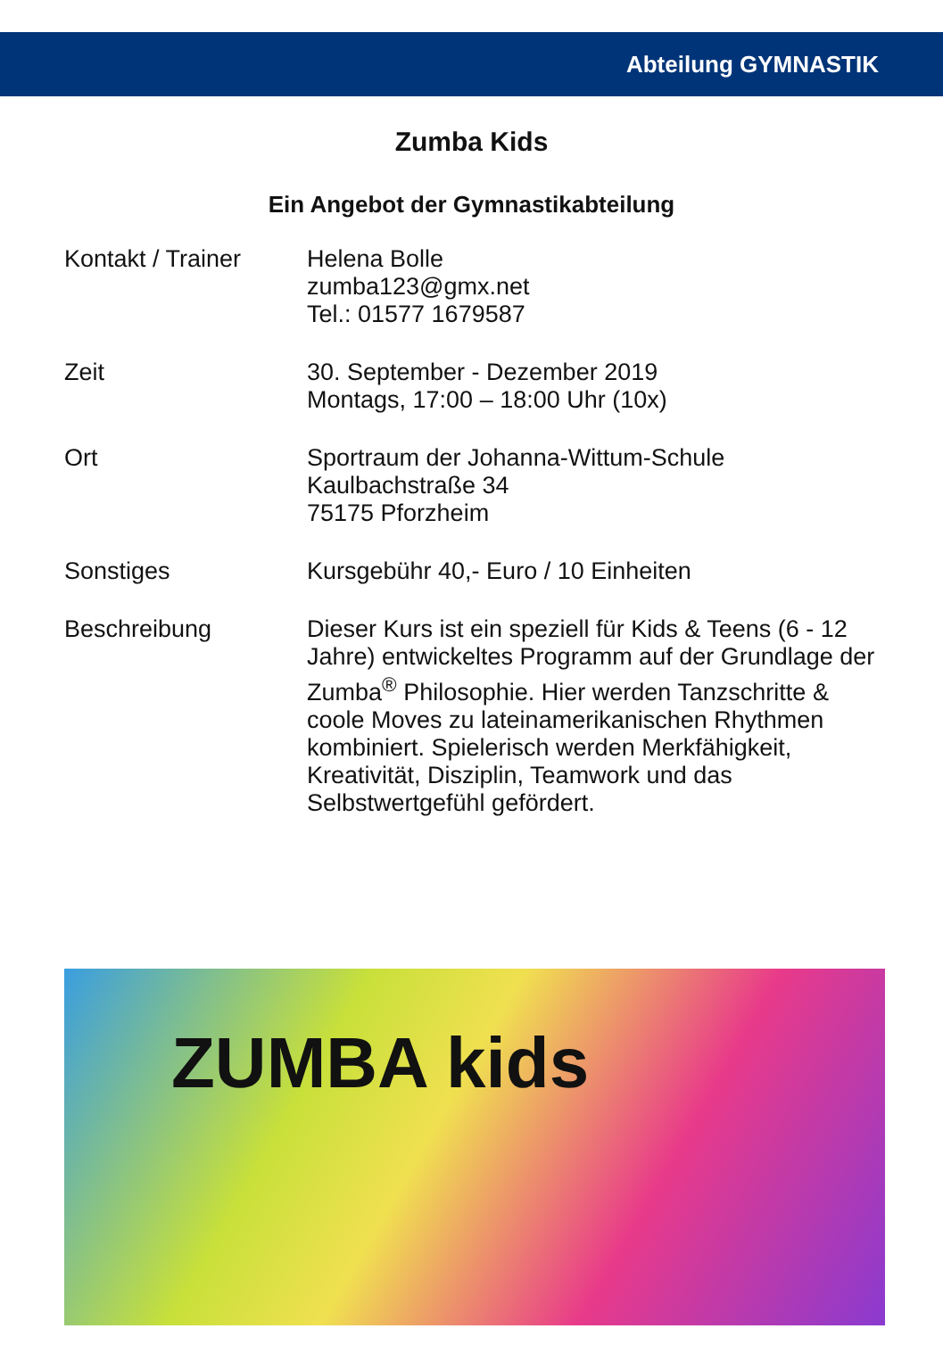Abteilung GYMNASTIK
Zumba Kids
Ein Angebot der Gymnastikabteilung
Kontakt / Trainer
Helena Bolle
zumba123@gmx.net
Tel.: 01577 1679587
Zeit 30. September - Dezember 2019
Montags, 17:00 – 18:00 Uhr (10x)
Ort Sportraum der Johanna-Wittum-Schule
Kaulbachstraße 34
75175 Pforzheim
Sonstiges Kursgebühr 40,- Euro / 10 Einheiten
Beschreibung Dieser Kurs ist ein speziell für Kids & Teens (6 - 12 Jahre) entwickeltes Programm auf der Grundlage der Zumba<sup>®</sup> Philosophie. Hier werden Tanzschritte & coole Moves zu lateinamerikanischen Rhythmen kombiniert. Spielerisch werden Merkfähigkeit, Kreativität, Disziplin, Teamwork und das Selbstwertgefühl gefördert.
ZUMBA kids